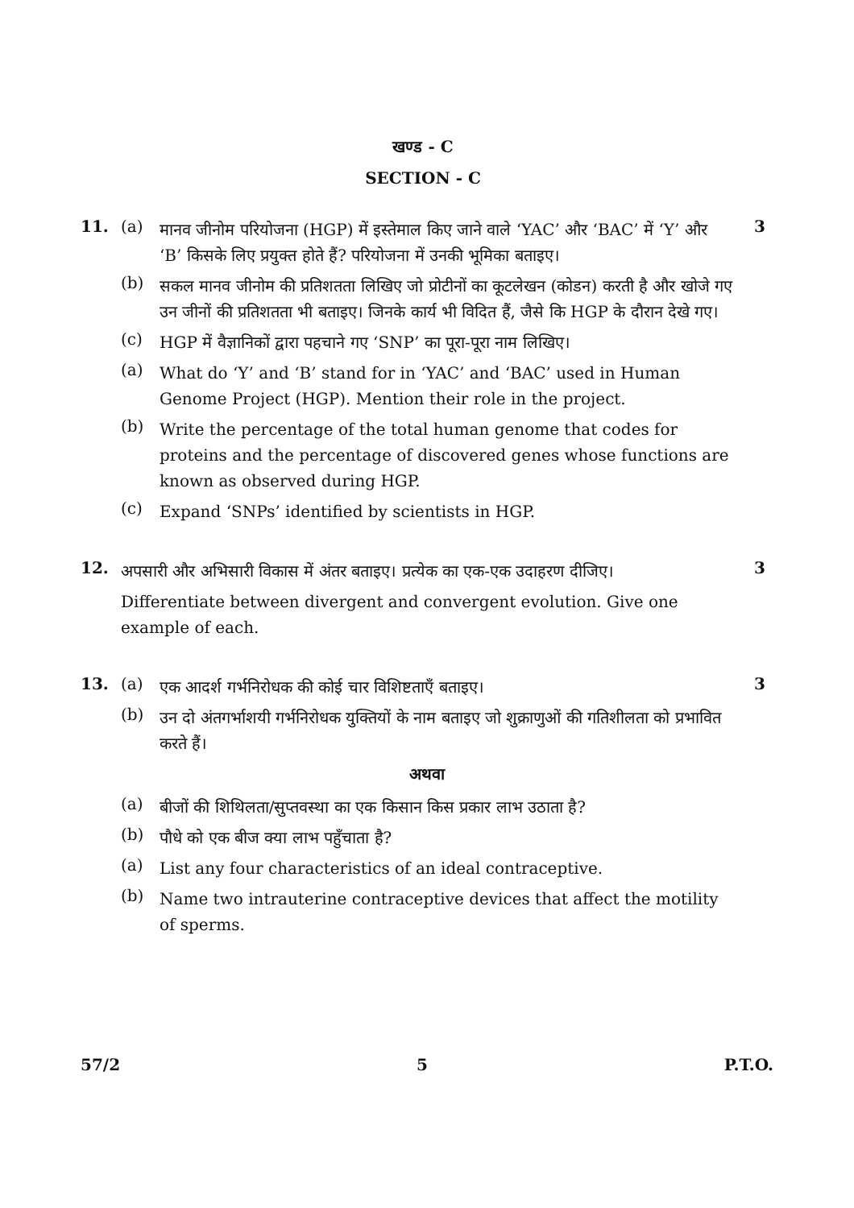खण्ड - C
SECTION - C
11. (a)
मानव जीनोम परियोजना (HGP) में इस्तेमाल किए जाने वाले ‘YAC’ और ‘BAC’ में ‘Y’ और ‘B’ किसके लिए प्रयुक्त होते हैं? परियोजना में उनकी भूमिका बताइए।
3
(b)
सकल मानव जीनोम की प्रतिशतता लिखिए जो प्रोटीनों का कूटलेखन (कोडन) करती है और खोजे गए उन जीनों की प्रतिशतता भी बताइए। जिनके कार्य भी विदित हैं, जैसे कि HGP के दौरान देखे गए।
(c)
HGP में वैज्ञानिकों द्वारा पहचाने गए ‘SNP’ का पूरा-पूरा नाम लिखिए।
(a)
What do ‘Y’ and ‘B’ stand for in ‘YAC’ and ‘BAC’ used in Human Genome Project (HGP). Mention their role in the project.
(b)
Write the percentage of the total human genome that codes for proteins and the percentage of discovered genes whose functions are known as observed during HGP.
(c)
Expand ‘SNPs’ identified by scientists in HGP.
12.
अपसारी और अभिसारी विकास में अंतर बताइए। प्रत्येक का एक-एक उदाहरण दीजिए।
3
Differentiate between divergent and convergent evolution. Give one example of each.
13. (a)
एक आदर्श गर्भनिरोधक की कोई चार विशिष्टताएँ बताइए।
3
(b)
उन दो अंतगर्भाशयी गर्भनिरोधक युक्तियों के नाम बताइए जो शुक्राणुओं की गतिशीलता को प्रभावित करते हैं।
अथवा
(a)
बीजों की शिथिलता/सुप्तवस्था का एक किसान किस प्रकार लाभ उठाता है?
(b)
पौधे को एक बीज क्या लाभ पहुँचाता है?
(a)
List any four characteristics of an ideal contraceptive.
(b)
Name two intrauterine contraceptive devices that affect the motility of sperms.
57/2 5 P.T.O.